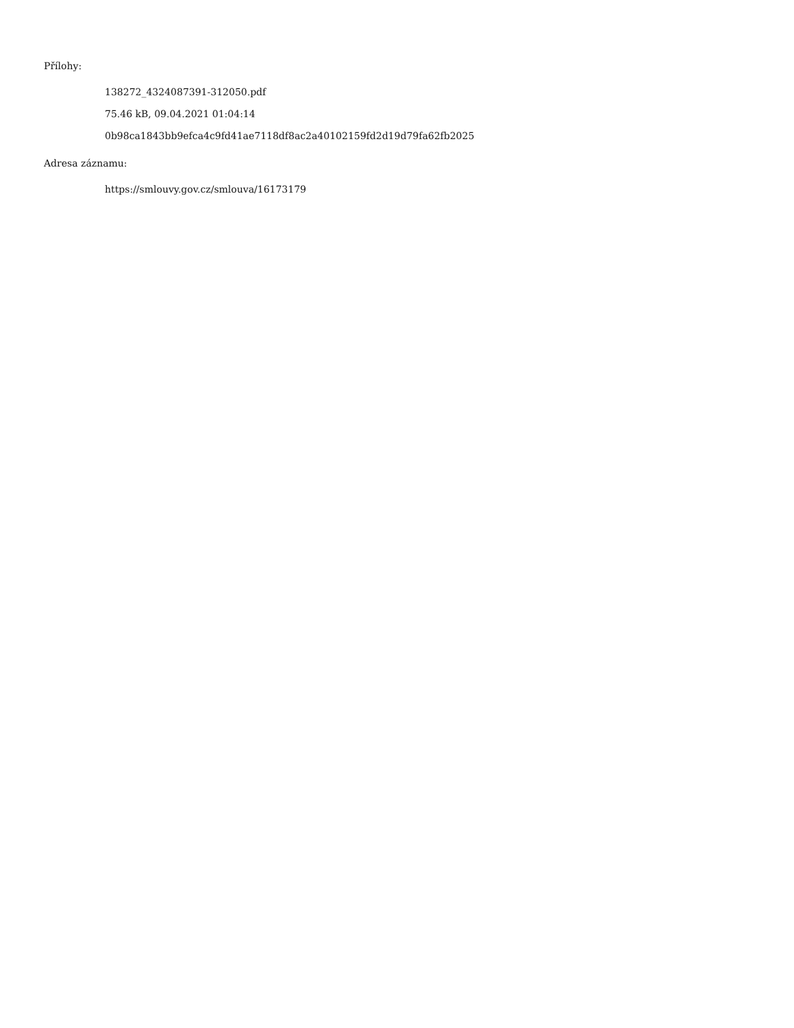Přílohy:
138272_4324087391-312050.pdf
75.46 kB, 09.04.2021 01:04:14
0b98ca1843bb9efca4c9fd41ae7118df8ac2a40102159fd2d19d79fa62fb2025
Adresa záznamu:
https://smlouvy.gov.cz/smlouva/16173179